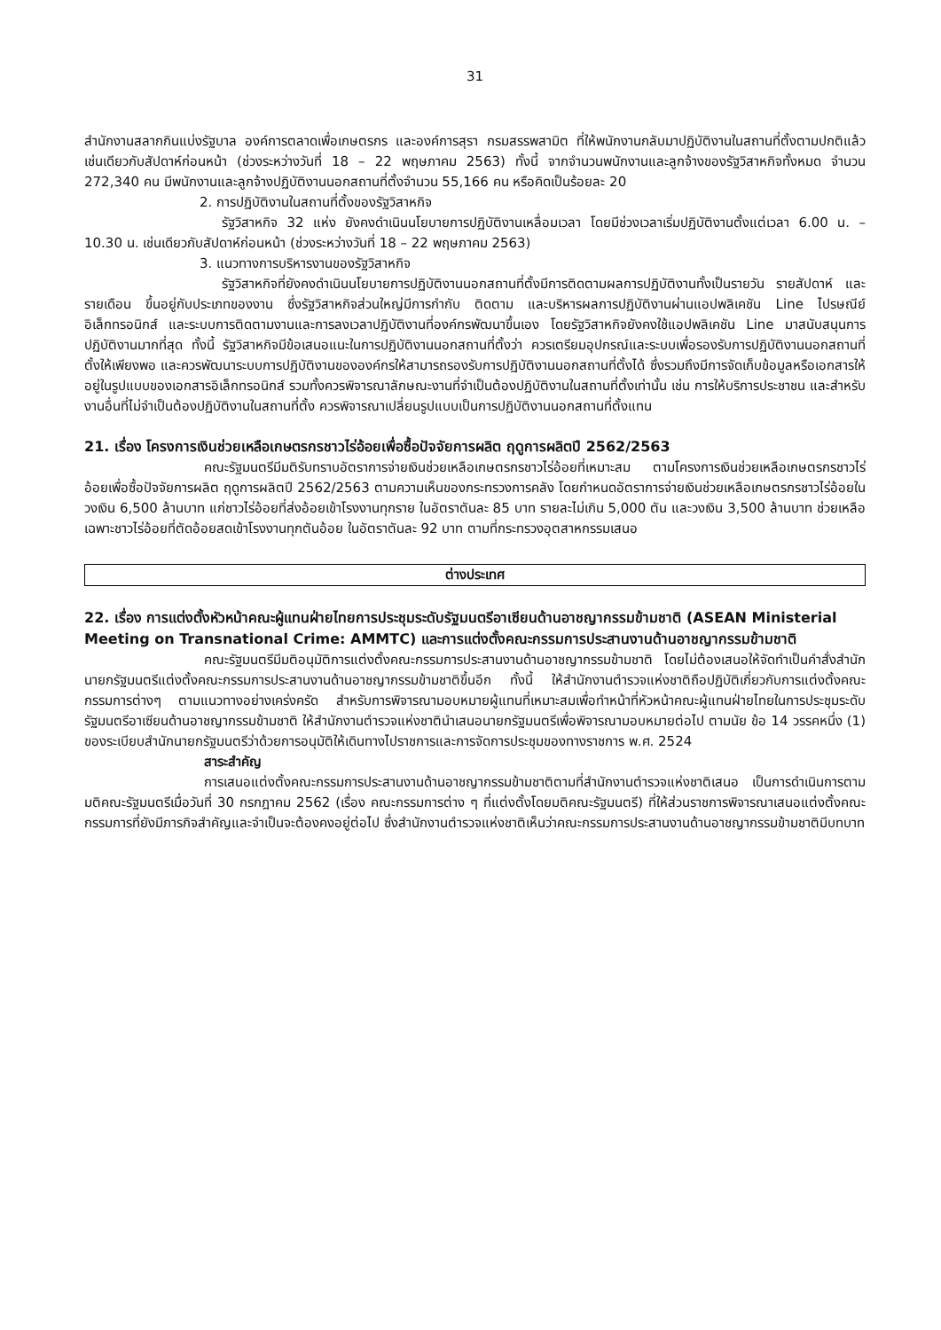31
สำนักงานสลากกินแบ่งรัฐบาล องค์การตลาดเพื่อเกษตรกร และองค์การสุรา กรมสรรพสามิต ที่ให้พนักงานกลับมาปฏิบัติงานในสถานที่ตั้งตามปกติแล้ว เช่นเดียวกับสัปดาห์ก่อนหน้า (ช่วงระหว่างวันที่ 18 – 22 พฤษภาคม 2563) ทั้งนี้ จากจำนวนพนักงานและลูกจ้างของรัฐวิสาหกิจทั้งหมด จำนวน 272,340 คน มีพนักงานและลูกจ้างปฏิบัติงานนอกสถานที่ตั้งจำนวน 55,166 คน หรือคิดเป็นร้อยละ 20
2. การปฏิบัติงานในสถานที่ตั้งของรัฐวิสาหกิจ
รัฐวิสาหกิจ 32 แห่ง ยังคงดำเนินนโยบายการปฏิบัติงานเหลื่อมเวลา โดยมีช่วงเวลาเริ่มปฏิบัติงานตั้งแต่เวลา 6.00 น. – 10.30 น. เช่นเดียวกับสัปดาห์ก่อนหน้า (ช่วงระหว่างวันที่ 18 – 22 พฤษภาคม 2563)
3. แนวทางการบริหารงานของรัฐวิสาหกิจ
รัฐวิสาหกิจที่ยังคงดำเนินนโยบายการปฏิบัติงานนอกสถานที่ตั้งมีการติดตามผลการปฏิบัติงานทั้งเป็นรายวัน รายสัปดาห์ และรายเดือน ขึ้นอยู่กับประเภทของงาน ซึ่งรัฐวิสาหกิจส่วนใหญ่มีการกำกับ ติดตาม และบริหารผลการปฏิบัติงานผ่านแอปพลิเคชัน Line ไปรษณีย์อิเล็กทรอนิกส์ และระบบการติดตามงานและการลงเวลาปฏิบัติงานที่องค์กรพัฒนาขึ้นเอง โดยรัฐวิสาหกิจยังคงใช้แอปพลิเคชัน Line มาสนับสนุนการปฏิบัติงานมากที่สุด ทั้งนี้ รัฐวิสาหกิจมีข้อเสนอแนะในการปฏิบัติงานนอกสถานที่ตั้งว่า ควรเตรียมอุปกรณ์และระบบเพื่อรองรับการปฏิบัติงานนอกสถานที่ตั้งให้เพียงพอ และควรพัฒนาระบบการปฏิบัติงานขององค์กรให้สามารถรองรับการปฏิบัติงานนอกสถานที่ตั้งได้ ซึ่งรวมถึงมีการจัดเก็บข้อมูลหรือเอกสารให้อยู่ในรูปแบบของเอกสารอิเล็กทรอนิกส์ รวมทั้งควรพิจารณาลักษณะงานที่จำเป็นต้องปฏิบัติงานในสถานที่ตั้งเท่านั้น เช่น การให้บริการประชาชน และสำหรับงานอื่นที่ไม่จำเป็นต้องปฏิบัติงานในสถานที่ตั้ง ควรพิจารณาเปลี่ยนรูปแบบเป็นการปฏิบัติงานนอกสถานที่ตั้งแทน
21. เรื่อง โครงการเงินช่วยเหลือเกษตรกรชาวไร่อ้อยเพื่อซื้อปัจจัยการผลิต ฤดูการผลิตปี 2562/2563
คณะรัฐมนตรีมีมติรับทราบอัตราการจ่ายเงินช่วยเหลือเกษตรกรชาวไร่อ้อยที่เหมาะสม ตามโครงการเงินช่วยเหลือเกษตรกรชาวไร่อ้อยเพื่อซื้อปัจจัยการผลิต ฤดูการผลิตปี 2562/2563 ตามความเห็นของกระทรวงการคลัง โดยกำหนดอัตราการจ่ายเงินช่วยเหลือเกษตรกรชาวไร่อ้อยในวงเงิน 6,500 ล้านบาท แก่ชาวไร่อ้อยที่ส่งอ้อยเข้าโรงงานทุกราย ในอัตราตันละ 85 บาท รายละไม่เกิน 5,000 ตัน และวงเงิน 3,500 ล้านบาท ช่วยเหลือเฉพาะชาวไร่อ้อยที่ตัดอ้อยสดเข้าโรงงานทุกตันอ้อย ในอัตราตันละ 92 บาท ตามที่กระทรวงอุตสาหกรรมเสนอ
ต่างประเทศ
22. เรื่อง การแต่งตั้งหัวหน้าคณะผู้แทนฝ่ายไทยการประชุมระดับรัฐมนตรีอาเซียนด้านอาชญากรรมข้ามชาติ (ASEAN Ministerial Meeting on Transnational Crime: AMMTC) และการแต่งตั้งคณะกรรมการประสานงานด้านอาชญากรรมข้ามชาติ
คณะรัฐมนตรีมีมติอนุมัติการแต่งตั้งคณะกรรมการประสานงานด้านอาชญากรรมข้ามชาติ โดยไม่ต้องเสนอให้จัดทำเป็นคำสั่งสำนักนายกรัฐมนตรีแต่งตั้งคณะกรรมการประสานงานด้านอาชญากรรมข้ามชาติขึ้นอีก ทั้งนี้ ให้สำนักงานตำรวจแห่งชาติถือปฏิบัติเกี่ยวกับการแต่งตั้งคณะกรรมการต่างๆ ตามแนวทางอย่างเคร่งครัด สำหรับการพิจารณามอบหมายผู้แทนที่เหมาะสมเพื่อทำหน้าที่หัวหน้าคณะผู้แทนฝ่ายไทยในการประชุมระดับรัฐมนตรีอาเซียนด้านอาชญากรรมข้ามชาติ ให้สำนักงานตำรวจแห่งชาตินำเสนอนายกรัฐมนตรีเพื่อพิจารณามอบหมายต่อไป ตามนัย ข้อ 14 วรรคหนึ่ง (1) ของระเบียบสำนักนายกรัฐมนตรีว่าด้วยการอนุมัติให้เดินทางไปราชการและการจัดการประชุมของทางราชการ พ.ศ. 2524
สาระสำคัญ
การเสนอแต่งตั้งคณะกรรมการประสานงานด้านอาชญากรรมข้ามชาติตามที่สำนักงานตำรวจแห่งชาติเสนอ เป็นการดำเนินการตามมติคณะรัฐมนตรีเมื่อวันที่ 30 กรกฎาคม 2562 (เรื่อง คณะกรรมการต่าง ๆ ที่แต่งตั้งโดยมติคณะรัฐมนตรี) ที่ให้ส่วนราชการพิจารณาเสนอแต่งตั้งคณะกรรมการที่ยังมีภารกิจสำคัญและจำเป็นจะต้องคงอยู่ต่อไป ซึ่งสำนักงานตำรวจแห่งชาติเห็นว่าคณะกรรมการประสานงานด้านอาชญากรรมข้ามชาติมีบทบาท